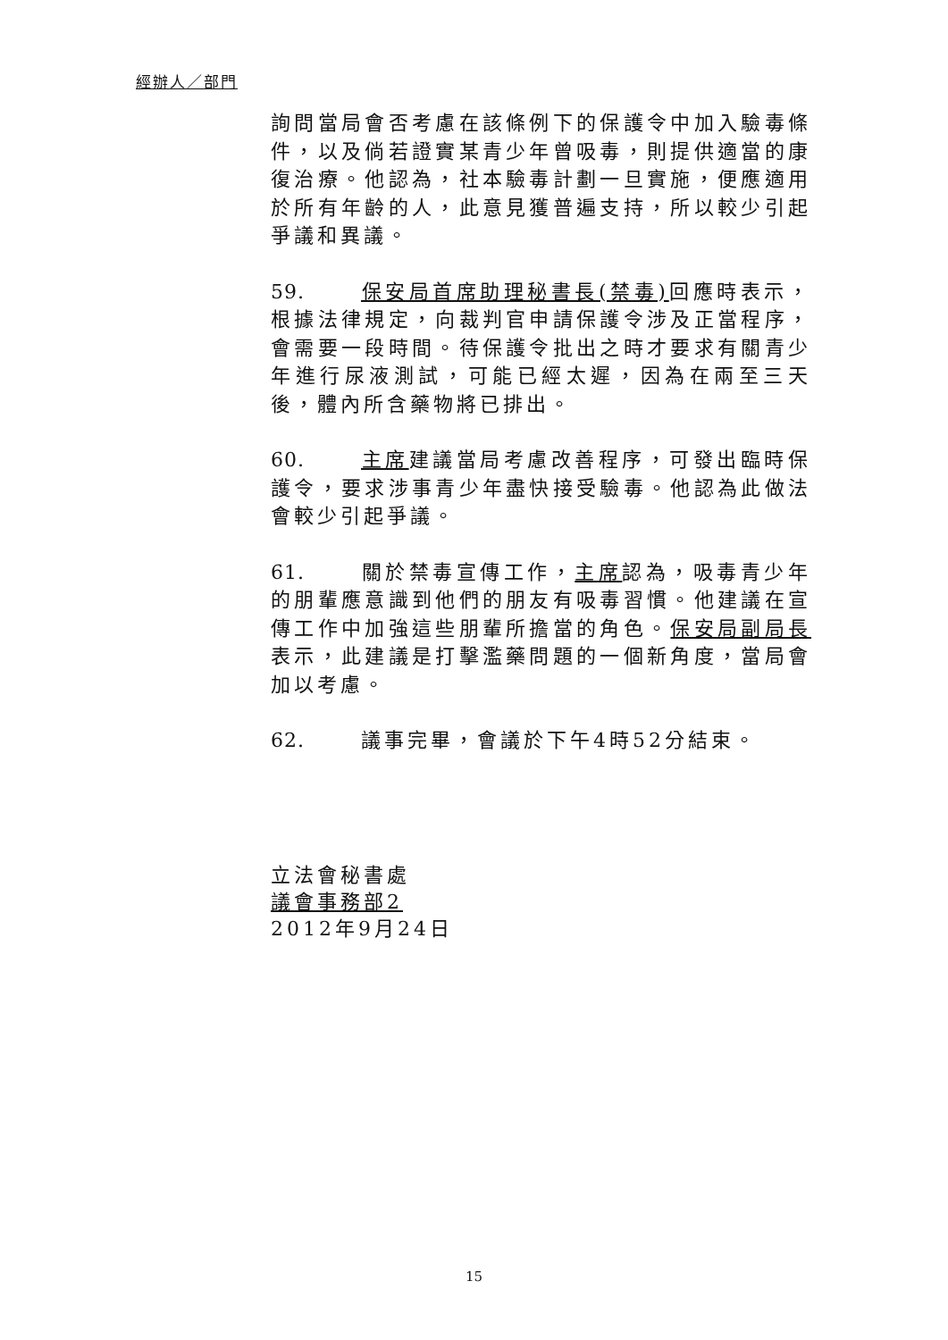經辦人／部門
詢問當局會否考慮在該條例下的保護令中加入驗毒條件，以及倘若證實某青少年曾吸毒，則提供適當的康復治療。他認為，社本驗毒計劃一旦實施，便應適用於所有年齡的人，此意見獲普遍支持，所以較少引起爭議和異議。
59. 保安局首席助理秘書長(禁毒) 回應時表示，根據法律規定，向裁判官申請保護令涉及正當程序，會需要一段時間。待保護令批出之時才要求有關青少年進行尿液測試，可能已經太遲，因為在兩至三天後，體內所含藥物將已排出。
60. 主席建議當局考慮改善程序，可發出臨時保護令，要求涉事青少年盡快接受驗毒。他認為此做法會較少引起爭議。
61. 關於禁毒宣傳工作，主席認為，吸毒青少年的朋輩應意識到他們的朋友有吸毒習慣。他建議在宣傳工作中加強這些朋輩所擔當的角色。保安局副局長表示，此建議是打擊濫藥問題的一個新角度，當局會加以考慮。
62. 議事完畢，會議於下午4時52分結束。
立法會秘書處
議會事務部2
2012年9月24日
15